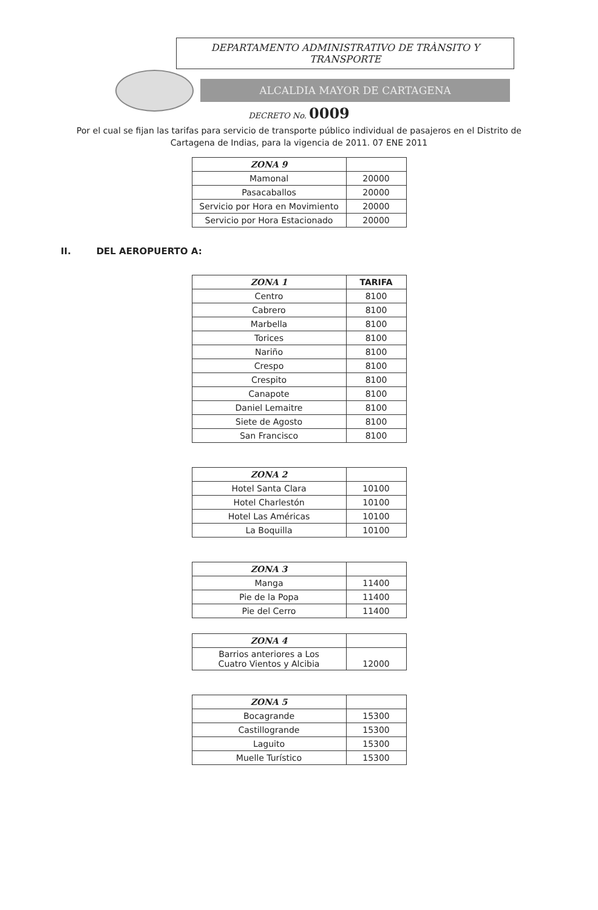DEPARTAMENTO ADMINISTRATIVO DE TRÀNSITO Y
TRANSPORTE
ALCALDIA MAYOR DE CARTAGENA
DECRETO No. 0009
Por el cual se fijan las tarifas para servicio de transporte público individual de pasajeros en el Distrito de Cartagena de Indias, para la vigencia de 2011. 07 ENE 2011
| ZONA 9 | |
| --- | --- |
| Mamonal | 20000 |
| Pasacaballos | 20000 |
| Servicio por Hora en Movimiento | 20000 |
| Servicio por Hora Estacionado | 20000 |
II. DEL AEROPUERTO A:
| ZONA 1 | TARIFA |
| --- | --- |
| Centro | 8100 |
| Cabrero | 8100 |
| Marbella | 8100 |
| Torices | 8100 |
| Nariño | 8100 |
| Crespo | 8100 |
| Crespito | 8100 |
| Canapote | 8100 |
| Daniel Lemaitre | 8100 |
| Siete de Agosto | 8100 |
| San Francisco | 8100 |
| ZONA 2 | |
| --- | --- |
| Hotel Santa Clara | 10100 |
| Hotel Charlestón | 10100 |
| Hotel Las Américas | 10100 |
| La Boquilla | 10100 |
| ZONA 3 | |
| --- | --- |
| Manga | 11400 |
| Pie de la Popa | 11400 |
| Pie del Cerro | 11400 |
| ZONA 4 | |
| --- | --- |
| Barrios anteriores a Los Cuatro Vientos y Alcibia | 12000 |
| ZONA 5 | |
| --- | --- |
| Bocagrande | 15300 |
| Castillogrande | 15300 |
| Laguito | 15300 |
| Muelle Turístico | 15300 |